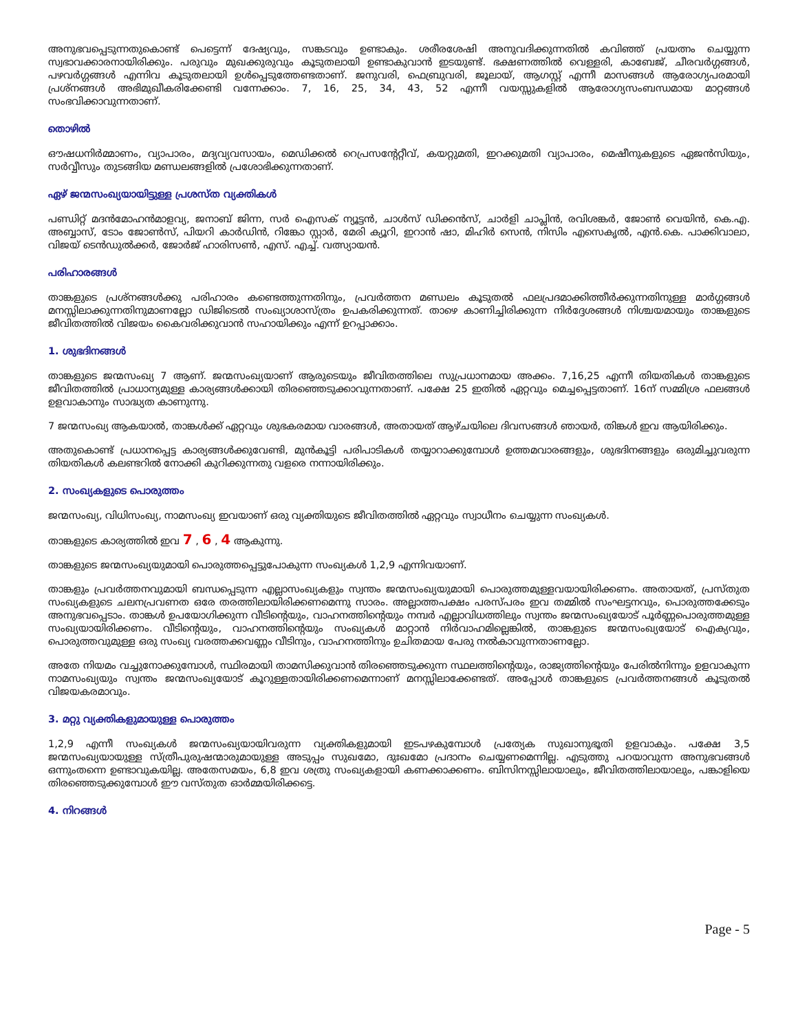അനുഭവപ്പെടുന്നതുകൊണ്ട് പെട്ടെന്ന് ദേഷ്യവും, സങ്കടവും ഉണ്ടാകും. ശരീരശേഷി അനുവദിക്കുന്നതിൽ കവിഞ്ഞ് പ്രയത്നം ചെയ്യുന്ന സ്വഭാവക്കാരനായിരിക്കും. പരുവും മുഖക്കുരുവും കൂടുതലായി ഉണ്ടാകുവാൻ ഇടയുണ്ട്. ഭക്ഷണത്തിൽ വെള്ളരി, കാബേജ്, ചീരവർഗ്ഗങ്ങൾ, പഴവർഗ്ഗങ്ങൾ എന്നിവ കൂടുതലായി ഉൾപ്പെടുത്തേണ്ടതാണ്. ജനുവരി, ഫെബ്രുവരി, ജൂലായ്, ആഗസ്റ്റ് എന്നീ മാസങ്ങൾ ആരോഗ്യപരമായി പ്രശ്നങ്ങൾ അഭിമുഖീകരിക്കേണ്ടി വന്നേക്കാം. 7, 16, 25, 34, 43, 52 എന്നീ വയസ്സുകളിൽ ആരോഗ്യസംബന്ധമായ മാറ്റങ്ങൾ സംഭവിക്കാവുന്നതാണ്.
തൊഴിൽ
ഔഷധനിർമ്മാണം, വ്യാപാരം, മദ്യവ്യവസായം, മെഡിക്കൽ റെപ്രസന്റേറ്റീവ്, കയറ്റുമതി, ഇറക്കുമതി വ്യാപാരം, മെഷീനുകളുടെ ഏജൻസിയും, സർവ്വീസും തുടങ്ങിയ മണ്ഡലങ്ങളിൽ പ്രശോഭിക്കുന്നതാണ്.
ഏഴ് ജന്മസംഖ്യയായിട്ടുള്ള പ്രശസ്ത വ്യക്തികൾ
പണ്ഡിറ്റ് മദൻമോഹൻമാളവ്യ, ജനാബ് ജിന്ന, സർ ഐസക് ന്യൂട്ടൻ, ചാൾസ് ഡിക്കൻസ്, ചാർളി ചാപ്ലിൻ, രവിശങ്കർ, ജോൺ വെയിൻ, കെ.എ. അബ്ബാസ്, ടോം ജോൺസ്, പിയറി കാർഡിൻ, റിങ്കോ സ്റ്റാർ, മേരി ക്യൂറി, ഇറാൻ ഷാ, മിഹിർ സെൻ, നിസിം എസെകൃൽ, എൻ.കെ. പാക്കിവാലാ, വിജയ് ടെൻഡുൽക്കർ, ജോർജ് ഹാരിസൺ, എസ്. എച്ച്. വത്സ്യായൻ.
പരിഹാരങ്ങൾ
താങ്കളുടെ പ്രശ്നങ്ങൾക്കു പരിഹാരം കണ്ടെത്തുന്നതിനും, പ്രവർത്തന മണ്ഡലം കൂടുതൽ ഫലപ്രദമാക്കിത്തീർക്കുന്നതിനുള്ള മാർഗ്ഗങ്ങൾ മനസ്സിലാക്കുന്നതിനുമാണല്ലോ ഡിജിടെൽ സംഖ്യാശാസ്ത്രം ഉപകരിക്കുന്നത്. താഴെ കാണിച്ചിരിക്കുന്ന നിർദ്ദേശങ്ങൾ നിശ്ചയമായും താങ്കളുടെ ജീവിതത്തിൽ വിജയം കൈവരിക്കുവാൻ സഹായിക്കും എന്ന് ഉറപ്പാക്കാം.
1. ശുഭദിനങ്ങൾ
താങ്കളുടെ ജന്മസംഖ്യ 7 ആണ്. ജന്മസംഖ്യയാണ് ആരുടെയും ജീവിതത്തിലെ സുപ്രധാനമായ അക്കം. 7,16,25 എന്നീ തിയതികൾ താങ്കളുടെ ജീവിതത്തിൽ പ്രാധാന്യമുള്ള കാര്യങ്ങൾക്കായി തിരഞ്ഞെടുക്കാവുന്നതാണ്. പക്ഷേ 25 ഇതിൽ ഏറ്റവും മെച്ചപ്പെട്ടതാണ്. 16ന് സമ്മിശ്ര ഫലങ്ങൾ ഉളവാകാനും സാദ്ധ്യത കാണുന്നു.
7 ജന്മസംഖ്യ ആകയാൽ, താങ്കൾക്ക് ഏറ്റവും ശുഭകരമായ വാരങ്ങൾ, അതായത് ആഴ്ചയിലെ ദിവസങ്ങൾ ഞായർ, തിങ്കൾ ഇവ ആയിരിക്കും.
അതുകൊണ്ട് പ്രധാനപ്പെട്ട കാര്യങ്ങൾക്കുവേണ്ടി, മുൻകൂട്ടി പരിപാടികൾ തയ്യാറാക്കുമ്പോൾ ഉത്തമവാരങ്ങളും, ശുഭദിനങ്ങളും ഒരുമിച്ചുവരുന്ന തിയതികൾ കലണ്ടറിൽ നോക്കി കുറിക്കുന്നതു വളരെ നന്നായിരിക്കും.
2. സംഖ്യകളുടെ പൊരുത്തം
ജന്മസംഖ്യ, വിധിസംഖ്യ, നാമസംഖ്യ ഇവയാണ് ഒരു വ്യക്തിയുടെ ജീവിതത്തിൽ ഏറ്റവും സ്വാധീനം ചെയ്യുന്ന സംഖ്യകൾ.
താങ്കളുടെ കാര്യത്തിൽ ഇവ 7 , 6 , 4 ആകുന്നു.
താങ്കളുടെ ജന്മസംഖ്യയുമായി പൊരുത്തപ്പെട്ടുപോകുന്ന സംഖ്യകൾ 1,2,9 എന്നിവയാണ്.
താങ്കളും പ്രവർത്തനവുമായി ബന്ധപ്പെടുന്ന എല്ലാസംഖ്യകളും സ്വന്തം ജന്മസംഖ്യയുമായി പൊരുത്തമുള്ളവയായിരിക്കണം. അതായത്, പ്രസ്തുത സംഖ്യകളുടെ ചലനപ്രവണത ഒരേ തരത്തിലായിരിക്കണമെന്നു സാരം. അല്ലാത്തപക്ഷം പരസ്പരം ഇവ തമ്മിൽ സംഘട്ടനവും, പൊരുത്തക്കേടും അനുഭവപ്പെടാം. താങ്കൾ ഉപയോഗിക്കുന്ന വീടിന്റെയും, വാഹനത്തിന്റെയും നമ്പർ എല്ലാവിധത്തിലും സ്വന്തം ജന്മസംഖ്യയോട് പൂർണ്ണപൊരുത്തമുള്ള സംഖ്യയായിരിക്കണം. വീടിന്റെയും, വാഹനത്തിന്റെയും സംഖ്യകൾ മാറ്റാൻ നിർവാഹമില്ലെങ്കിൽ, താങ്കളുടെ ജന്മസംഖ്യയോട് ഐക്യവും, പൊരുത്തവുമുള്ള ഒരു സംഖ്യ വരത്തക്കവണ്ണം വീടിനും, വാഹനത്തിനും ഉചിതമായ പേരു നൽകാവുന്നതാണല്ലോ.
അതേ നിയമം വച്ചുനോക്കുമ്പോൾ, സ്ഥിരമായി താമസിക്കുവാൻ തിരഞ്ഞെടുക്കുന്ന സ്ഥലത്തിന്റെയും, രാജ്യത്തിന്റെയും പേരിൽനിന്നും ഉളവാകുന്ന നാമസംഖ്യയും സ്വന്തം ജന്മസംഖ്യയോട് കൂറുള്ളതായിരിക്കണമെന്നാണ് മനസ്സിലാക്കേണ്ടത്. അപ്പോൾ താങ്കളുടെ പ്രവർത്തനങ്ങൾ കൂടുതൽ വിജയകരമാവും.
3. മറ്റു വ്യക്തികളുമായുള്ള പൊരുത്തം
1,2,9 എന്നീ സംഖ്യകൾ ജന്മസംഖ്യയായിവരുന്ന വ്യക്തികളുമായി ഇടപഴകുമ്പോൾ പ്രത്യേക സുഖാനുഭൂതി ഉളവാകും. പക്ഷേ 3,5 ജന്മസംഖ്യയായുള്ള സ്ത്രീപുരുഷന്മാരുമായുള്ള അടുപ്പം സുഖമോ, ദുഃഖമോ പ്രദാനം ചെയ്യണമെന്നില്ല. എടുത്തു പറയാവുന്ന അനുഭവങ്ങൾ ഒന്നുംതന്നെ ഉണ്ടാവുകയില്ല. അതേസമയം, 6,8 ഇവ ശത്രു സംഖ്യകളായി കണക്കാക്കണം. ബിസിനസ്സിലായാലും, ജീവിതത്തിലായാലും, പങ്കാളിയെ തിരഞ്ഞെടുക്കുമ്പോൾ ഈ വസ്തുത ഓർമ്മയിരിക്കട്ടെ.
4. നിറങ്ങൾ
Page - 5